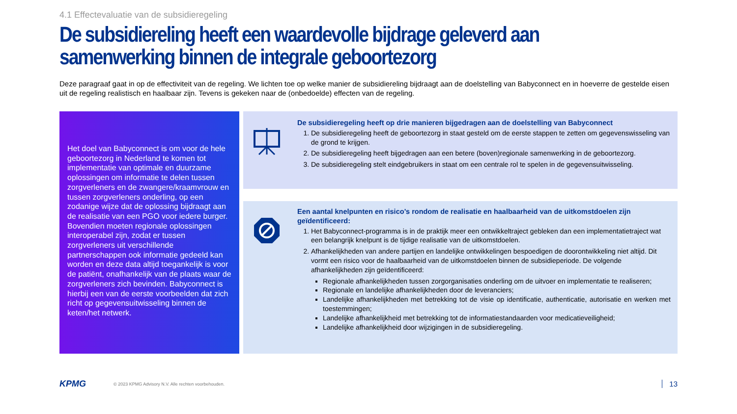4.1 Effectevaluatie van de subsidieregeling
De subsidiereling heeft een waardevolle bijdrage geleverd aan samenwerking binnen de integrale geboortezorg
Deze paragraaf gaat in op de effectiviteit van de regeling. We lichten toe op welke manier de subsidiereling bijdraagt aan de doelstelling van Babyconnect en in hoeverre de gestelde eisen uit de regeling realistisch en haalbaar zijn. Tevens is gekeken naar de (onbedoelde) effecten van de regeling.
Het doel van Babyconnect is om voor de hele geboortezorg in Nederland te komen tot implementatie van optimale en duurzame oplossingen om informatie te delen tussen zorgverleners en de zwangere/kraamvrouw en tussen zorgverleners onderling, op een zodanige wijze dat de oplossing bijdraagt aan de realisatie van een PGO voor iedere burger. Bovendien moeten regionale oplossingen interoperabel zijn, zodat er tussen zorgverleners uit verschillende partnerschappen ook informatie gedeeld kan worden en deze data altijd toegankelijk is voor de patiënt, onafhankelijk van de plaats waar de zorgverleners zich bevinden. Babyconnect is hierbij een van de eerste voorbeelden dat zich richt op gegevensuitwisseling binnen de keten/het netwerk.
De subsidieregeling heeft op drie manieren bijgedragen aan de doelstelling van Babyconnect
1. De subsidieregeling heeft de geboortezorg in staat gesteld om de eerste stappen te zetten om gegevenswisseling van de grond te krijgen.
2. De subsidieregeling heeft bijgedragen aan een betere (boven)regionale samenwerking in de geboortezorg.
3. De subsidieregeling stelt eindgebruikers in staat om een centrale rol te spelen in de gegevensuitwisseling.
Een aantal knelpunten en risico’s rondom de realisatie en haalbaarheid van de uitkomstdoelen zijn geïdentificeerd:
1. Het Babyconnect-programma is in de praktijk meer een ontwikkeltraject gebleken dan een implementatietraject wat een belangrijk knelpunt is de tijdige realisatie van de uitkomstdoelen.
2. Afhankelijkheden van andere partijen en landelijke ontwikkelingen bespoedigen de doorontwikkeling niet altijd. Dit vormt een risico voor de haalbaarheid van de uitkomstdoelen binnen de subsidieperiode. De volgende afhankelijkheden zijn geïdentificeerd:
Regionale afhankelijkheden tussen zorgorganisaties onderling om de uitvoer en implementatie te realiseren;
Regionale en landelijke afhankelijkheden door de leveranciers;
Landelijke afhankelijkheden met betrekking tot de visie op identificatie, authenticatie, autorisatie en werken met toestemmingen;
Landelijke afhankelijkheid met betrekking tot de informatiestandaarden voor medicatieveiligheid;
Landelijke afhankelijkheid door wijzigingen in de subsidieregeling.
KPMG © 2023 KPMG Advisory N.V. Alle rechten voorbehouden. 13